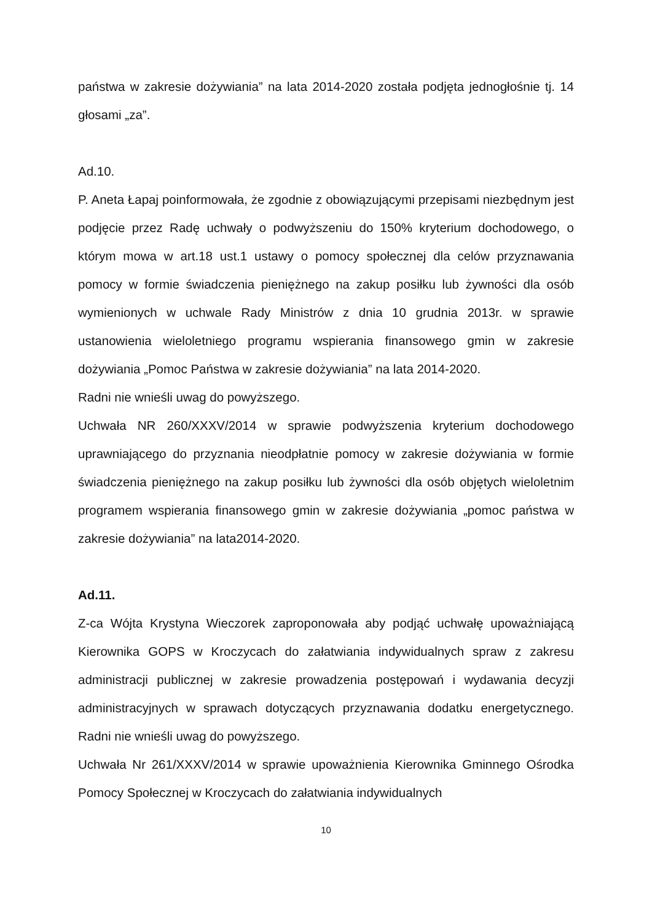państwa w zakresie dożywiania” na lata 2014-2020 została podjęta jednogłośnie tj. 14 głosami „za”.
Ad.10.
P. Aneta Łapaj poinformowała, że zgodnie z obowiązującymi przepisami niezbędnym jest podjęcie przez Radę uchwały o podwyższeniu do 150% kryterium dochodowego, o którym mowa w art.18 ust.1 ustawy o pomocy społecznej dla celów przyznawania pomocy w formie świadczenia pieniężnego na zakup posiłku lub żywności dla osób wymienionych w uchwale Rady Ministrów z dnia 10 grudnia 2013r. w sprawie ustanowienia wieloletniego programu wspierania finansowego gmin w zakresie dożywiania „Pomoc Państwa w zakresie dożywiania” na lata 2014-2020.
Radni nie wnieśli uwag do powyższego.
Uchwała NR 260/XXXV/2014 w sprawie podwyższenia kryterium dochodowego uprawniającego do przyznania nieodpłatnie pomocy w zakresie dożywiania w formie świadczenia pieniężnego na zakup posiłku lub żywności dla osób objętych wieloletnim programem wspierania finansowego gmin w zakresie dożywiania „pomoc państwa w zakresie dożywiania” na lata2014-2020.
Ad.11.
Z-ca Wójta Krystyna Wieczorek zaproponowała aby podjąć uchwałę upoważniającą Kierownika GOPS w Kroczycach do załatwiania indywidualnych spraw z zakresu administracji publicznej w zakresie prowadzenia postępowań i wydawania decyzji administracyjnych w sprawach dotyczących przyznawania dodatku energetycznego. Radni nie wnieśli uwag do powyższego.
Uchwała Nr 261/XXXV/2014 w sprawie upoważnienia Kierownika Gminnego Ośrodka Pomocy Społecznej w Kroczycach do załatwiania indywidualnych
10